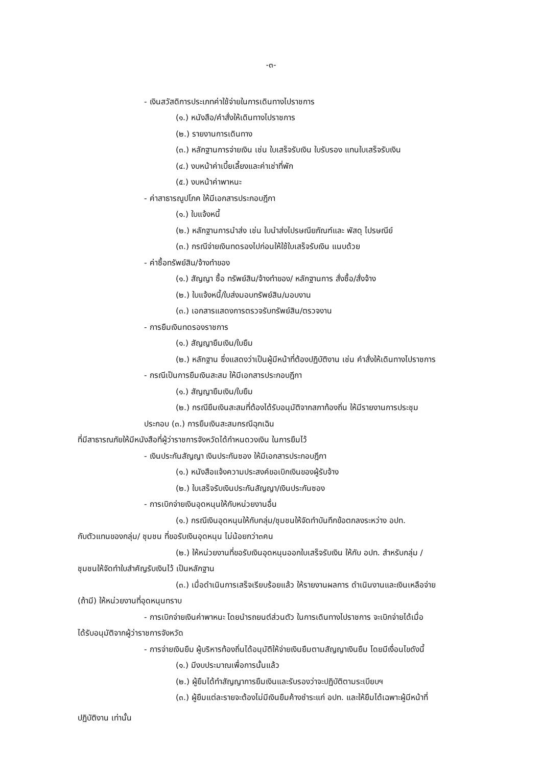-๓-
- เงินสวัสดิการประเภทค่าใช้จ่ายในการเดินทางไปราชการ
(๑.) หนังสือ/คำสั่งให้เดินทางไปราชการ
(๒.) รายงานการเดินทาง
(๓.) หลักฐานการจ่ายเงิน เช่น ใบเสร็จรับเงิน ใบรับรอง แทนใบเสร็จรับเงิน
(๔.) งบหน้าค่าเบี้ยเลี้ยงและค่าเช่าที่พัก
(๕.) งบหน้าค่าพาหนะ
- ค่าสาธารณูปโภค ให้มีเอกสารประกอบฎีกา
(๑.) ใบแจ้งหนี้
(๒.) หลักฐานการนำส่ง เช่น ใบนำส่งไปรษณียภัณฑ์และ พัสดุ ไปรษณีย์
(๓.) กรณีจ่ายเงินทดรองไปก่อนให้ใช้ใบเสร็จรับเงิน แนบด้วย
- ค่าซื้อทรัพย์สิน/จ้างทำของ
(๑.) สัญญา ซื้อ ทรัพย์สิน/จ้างทำของ/ หลักฐานการ สั่งซื้อ/สั่งจ้าง
(๒.) ใบแจ้งหนี้/ใบส่งมอบทรัพย์สิน/มอบงาน
(๓.) เอกสารแสดงการตรวจรับทรัพย์สิน/ตรวจงาน
- การยืมเงินทดรองราชการ
(๑.) สัญญายืมเงิน/ใบยืม
(๒.) หลักฐาน ซึ่งแสดงว่าเป็นผู้มีหน้าที่ต้องปฏิบัติงาน เช่น คำสั่งให้เดินทางไปราชการ
- กรณีเป็นการยืมเงินสะสม ให้มีเอกสารประกอบฎีกา
(๑.) สัญญายืมเงิน/ใบยืม
(๒.) กรณียืมเงินสะสมที่ต้องได้รับอนุมัติจากสภาท้องถิ่น ให้มีรายงานการประชุม
ประกอบ (๓.) การยืมเงินสะสมกรณีฉุกเฉิน
ที่มีสาธารณภัยให้มีหนังสือที่ผู้ว่าราชการจังหวัดได้กำหนดวงเงิน ในการยืมไว้
- เงินประกันสัญญา เงินประกันซอง ให้มีเอกสารประกอบฎีกา
(๑.) หนังสือแจ้งความประสงค์ขอเบิกเงินของผู้รับจ้าง
(๒.) ใบเสร็จรับเงินประกันสัญญา/เงินประกันซอง
- การเบิกจ่ายเงินอุดหนุนให้กับหน่วยงานอื่น
(๑.) กรณีเงินอุดหนุนให้กับกลุ่ม/ชุมชนให้จัดทำบันทึกข้อตกลงระหว่าง อปท.
กับตัวแทนของกลุ่ม/ ชุมชน ที่ขอรับเงินอุดหนุน ไม่น้อยกว่า๓คน
(๒.) ให้หน่วยงานที่ขอรับเงินอุดหนุนออกใบเสร็จรับเงิน ให้กับ อปท. สำหรับกลุ่ม /
ชุมชนให้จัดทำใบสำคัญรับเงินไว้ เป็นหลักฐาน
(๓.) เมื่อดำเนินการเสร็จเรียบร้อยแล้ว ให้รายงานผลการ ดำเนินงานและเงินเหลือจ่าย
(ถ้ามี) ให้หน่วยงานที่อุดหนุนทราบ
- การเบิกจ่ายเงินค่าพาหนะ โดยนำรถยนต์ส่วนตัว ในการเดินทางไปราชการ จะเบิกจ่ายได้เมื่อ
ได้รับอนุมัติจากผู้ว่าราชการจังหวัด
- การจ่ายเงินยืม ผู้บริหารท้องถิ่นได้อนุมัติให้จ่ายเงินยืมตามสัญญาเงินยืม โดยมีเงื่อนไขดังนี้
(๑.) มีงบประมาณเพื่อการนั้นแล้ว
(๒.) ผู้ยืมได้ทำสัญญาการยืมเงินและรับรองว่าจะปฏิบัติตามระเบียบฯ
(๓.) ผู้ยืมแต่ละรายจะต้องไม่มีเงินยืมค้างชำระแก่ อปท. และให้ยืมได้เฉพาะผู้มีหน้าที่
ปฏิบัติงาน เท่านั้น